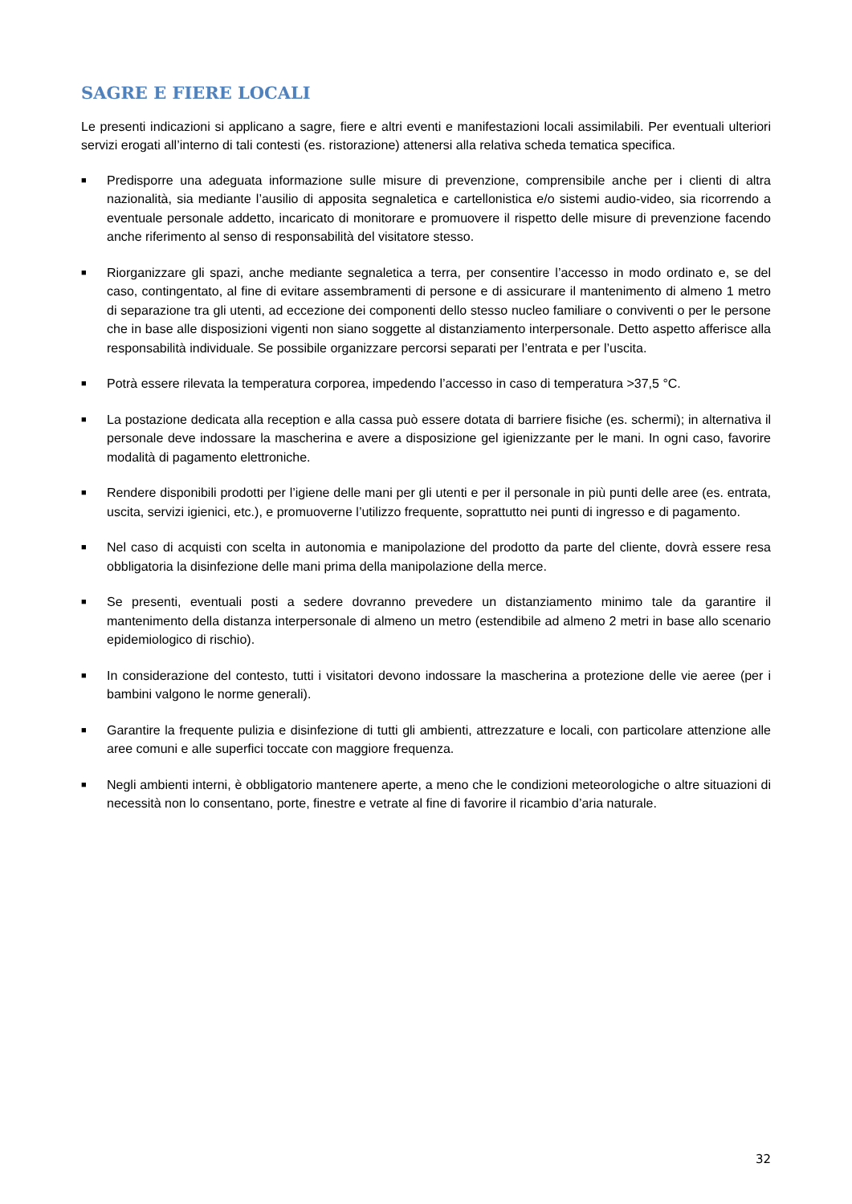SAGRE E FIERE LOCALI
Le presenti indicazioni si applicano a sagre, fiere e altri eventi e manifestazioni locali assimilabili. Per eventuali ulteriori servizi erogati all’interno di tali contesti (es. ristorazione) attenersi alla relativa scheda tematica specifica.
■ Predisporre una adeguata informazione sulle misure di prevenzione, comprensibile anche per i clienti di altra nazionalità, sia mediante l’ausilio di apposita segnaletica e cartellonistica e/o sistemi audio-video, sia ricorrendo a eventuale personale addetto, incaricato di monitorare e promuovere il rispetto delle misure di prevenzione facendo anche riferimento al senso di responsabilità del visitatore stesso.
■ Riorganizzare gli spazi, anche mediante segnaletica a terra, per consentire l’accesso in modo ordinato e, se del caso, contingentato, al fine di evitare assembramenti di persone e di assicurare il mantenimento di almeno 1 metro di separazione tra gli utenti, ad eccezione dei componenti dello stesso nucleo familiare o conviventi o per le persone che in base alle disposizioni vigenti non siano soggette al distanziamento interpersonale. Detto aspetto afferisce alla responsabilità individuale. Se possibile organizzare percorsi separati per l’entrata e per l’uscita.
■ Potrà essere rilevata la temperatura corporea, impedendo l’accesso in caso di temperatura >37,5 °C.
■ La postazione dedicata alla reception e alla cassa può essere dotata di barriere fisiche (es. schermi); in alternativa il personale deve indossare la mascherina e avere a disposizione gel igienizzante per le mani. In ogni caso, favorire modalità di pagamento elettroniche.
■ Rendere disponibili prodotti per l’igiene delle mani per gli utenti e per il personale in più punti delle aree (es. entrata, uscita, servizi igienici, etc.), e promuoverne l’utilizzo frequente, soprattutto nei punti di ingresso e di pagamento.
■ Nel caso di acquisti con scelta in autonomia e manipolazione del prodotto da parte del cliente, dovrà essere resa obbligatoria la disinfezione delle mani prima della manipolazione della merce.
■ Se presenti, eventuali posti a sedere dovranno prevedere un distanziamento minimo tale da garantire il mantenimento della distanza interpersonale di almeno un metro (estendibile ad almeno 2 metri in base allo scenario epidemiologico di rischio).
■ In considerazione del contesto, tutti i visitatori devono indossare la mascherina a protezione delle vie aeree (per i bambini valgono le norme generali).
■ Garantire la frequente pulizia e disinfezione di tutti gli ambienti, attrezzature e locali, con particolare attenzione alle aree comuni e alle superfici toccate con maggiore frequenza.
■ Negli ambienti interni, è obbligatorio mantenere aperte, a meno che le condizioni meteorologiche o altre situazioni di necessità non lo consentano, porte, finestre e vetrate al fine di favorire il ricambio d’aria naturale.
32